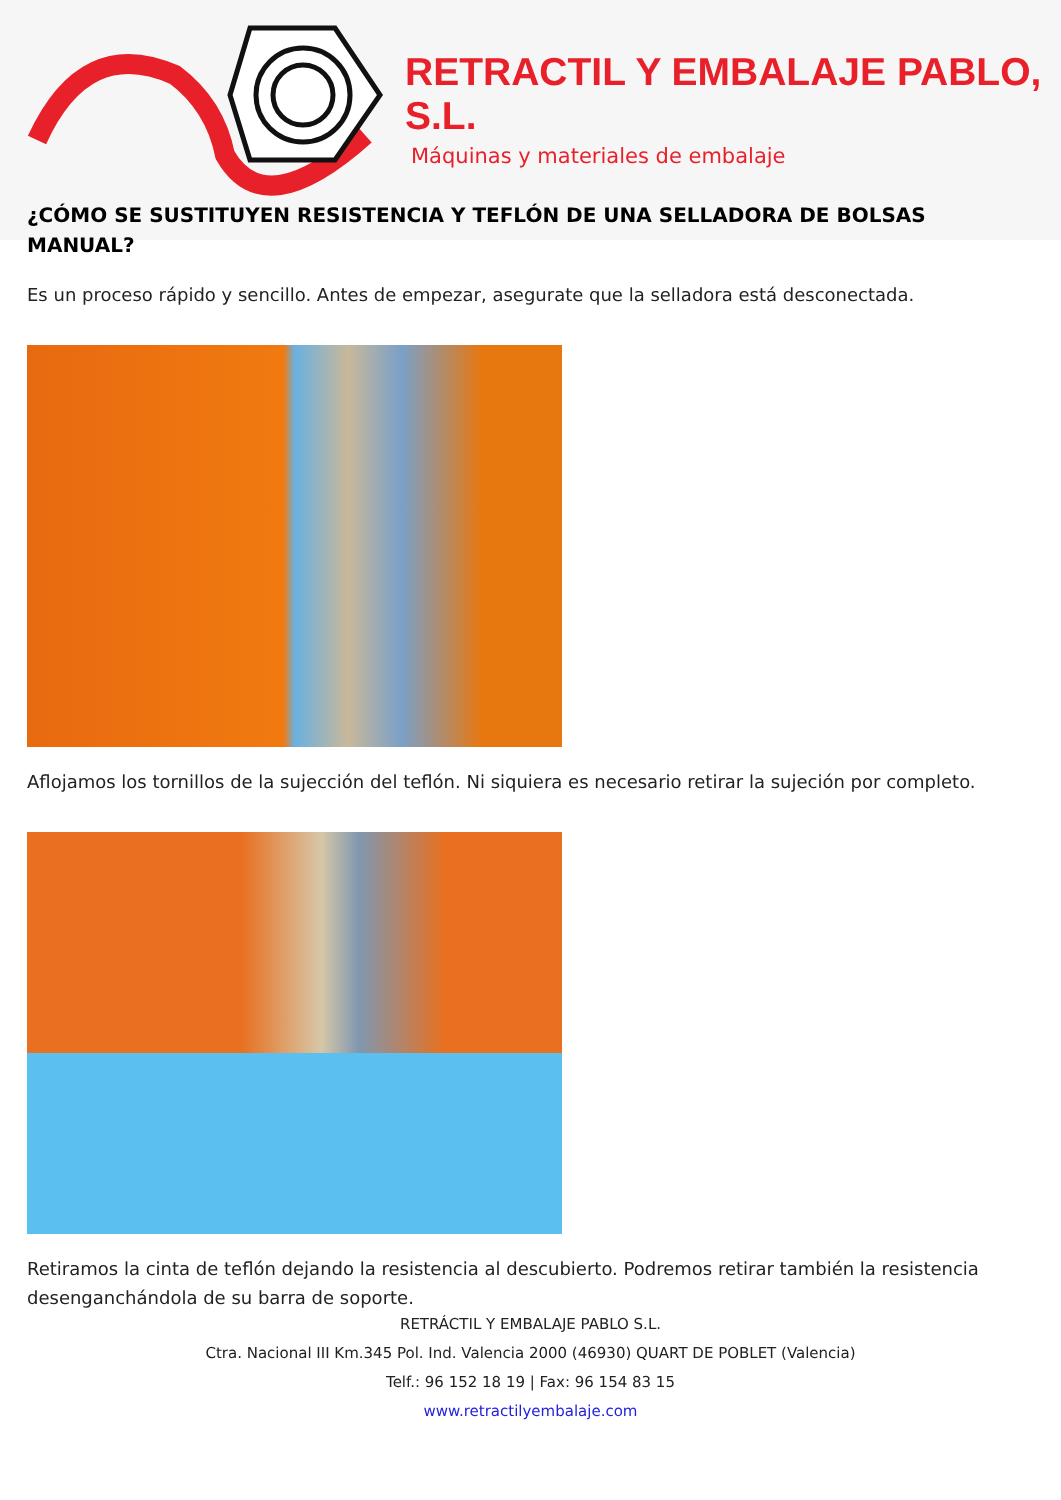RETRACTIL Y EMBALAJE PABLO, S.L.
Máquinas y materiales de embalaje
¿CÓMO SE SUSTITUYEN RESISTENCIA Y TEFLÓN DE UNA SELLADORA DE BOLSAS MANUAL?
Es un proceso rápido y sencillo. Antes de empezar, asegurate que la selladora está desconectada.
Aflojamos los tornillos de la sujección del teflón. Ni siquiera es necesario retirar la sujeción por completo.
Retiramos la cinta de teflón dejando la resistencia al descubierto. Podremos retirar también la resistencia desenganchándola de su barra de soporte.
RETRÁCTIL Y EMBALAJE PABLO S.L.
Ctra. Nacional III Km.345 Pol. Ind. Valencia 2000 (46930) QUART DE POBLET (Valencia)
Telf.: 96 152 18 19 | Fax: 96 154 83 15
www.retractilyembalaje.com